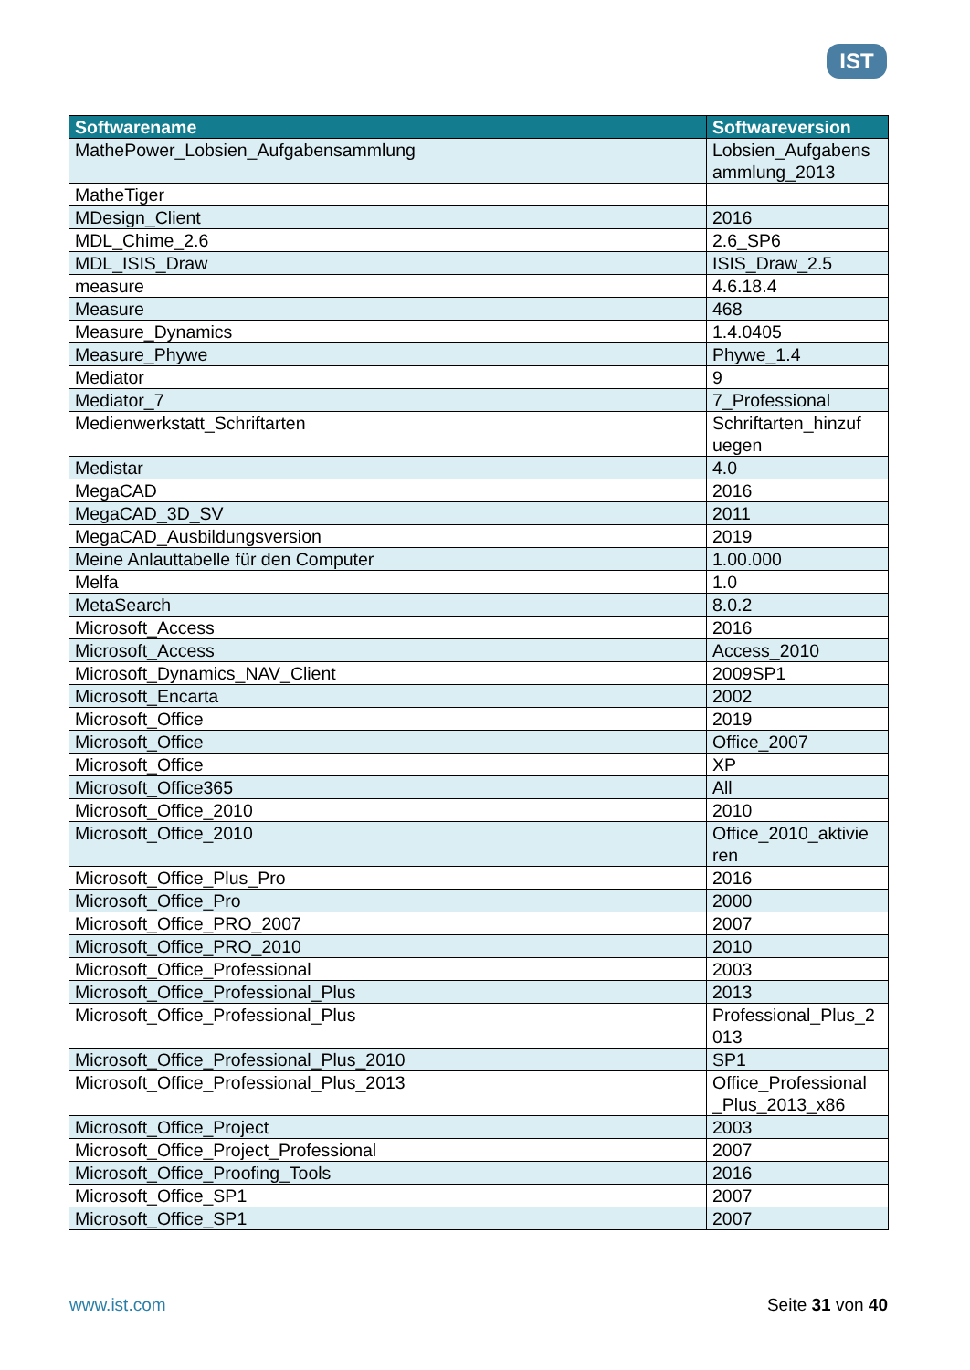IST
| Softwarename | Softwareversion |
| --- | --- |
| MathePower_Lobsien_Aufgabensammlung | Lobsien_Aufgabens ammlung_2013 |
| MatheTiger | |
| MDesign_Client | 2016 |
| MDL_Chime_2.6 | 2.6_SP6 |
| MDL_ISIS_Draw | ISIS_Draw_2.5 |
| measure | 4.6.18.4 |
| Measure | 468 |
| Measure_Dynamics | 1.4.0405 |
| Measure_Phywe | Phywe_1.4 |
| Mediator | 9 |
| Mediator_7 | 7_Professional |
| Medienwerkstatt_Schriftarten | Schriftarten_hinzuf uegen |
| Medistar | 4.0 |
| MegaCAD | 2016 |
| MegaCAD_3D_SV | 2011 |
| MegaCAD_Ausbildungsversion | 2019 |
| Meine Anlauttabelle für den Computer | 1.00.000 |
| Melfa | 1.0 |
| MetaSearch | 8.0.2 |
| Microsoft_Access | 2016 |
| Microsoft_Access | Access_2010 |
| Microsoft_Dynamics_NAV_Client | 2009SP1 |
| Microsoft_Encarta | 2002 |
| Microsoft_Office | 2019 |
| Microsoft_Office | Office_2007 |
| Microsoft_Office | XP |
| Microsoft_Office365 | All |
| Microsoft_Office_2010 | 2010 |
| Microsoft_Office_2010 | Office_2010_aktivie ren |
| Microsoft_Office_Plus_Pro | 2016 |
| Microsoft_Office_Pro | 2000 |
| Microsoft_Office_PRO_2007 | 2007 |
| Microsoft_Office_PRO_2010 | 2010 |
| Microsoft_Office_Professional | 2003 |
| Microsoft_Office_Professional_Plus | 2013 |
| Microsoft_Office_Professional_Plus | Professional_Plus_2 013 |
| Microsoft_Office_Professional_Plus_2010 | SP1 |
| Microsoft_Office_Professional_Plus_2013 | Office_Professional _Plus_2013_x86 |
| Microsoft_Office_Project | 2003 |
| Microsoft_Office_Project_Professional | 2007 |
| Microsoft_Office_Proofing_Tools | 2016 |
| Microsoft_Office_SP1 | 2007 |
| Microsoft_Office_SP1 | 2007 |
www.ist.com Seite 31 von 40